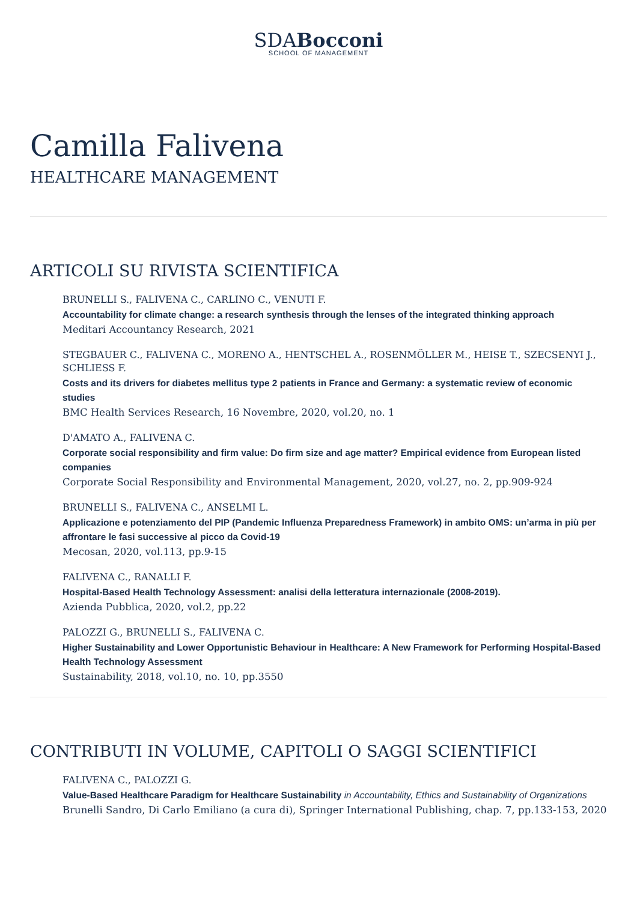SDABocconi
SCHOOL OF MANAGEMENT
Camilla Falivena
HEALTHCARE MANAGEMENT
ARTICOLI SU RIVISTA SCIENTIFICA
BRUNELLI S., FALIVENA C., CARLINO C., VENUTI F.
Accountability for climate change: a research synthesis through the lenses of the integrated thinking approach
Meditari Accountancy Research, 2021
STEGBAUER C., FALIVENA C., MORENO A., HENTSCHEL A., ROSENMÖLLER M., HEISE T., SZECSENYI J., SCHLIESS F.
Costs and its drivers for diabetes mellitus type 2 patients in France and Germany: a systematic review of economic studies
BMC Health Services Research, 16 Novembre, 2020, vol.20, no. 1
D'AMATO A., FALIVENA C.
Corporate social responsibility and firm value: Do firm size and age matter? Empirical evidence from European listed companies
Corporate Social Responsibility and Environmental Management, 2020, vol.27, no. 2, pp.909-924
BRUNELLI S., FALIVENA C., ANSELMI L.
Applicazione e potenziamento del PIP (Pandemic Influenza Preparedness Framework) in ambito OMS: un’arma in più per affrontare le fasi successive al picco da Covid-19
Mecosan, 2020, vol.113, pp.9-15
FALIVENA C., RANALLI F.
Hospital-Based Health Technology Assessment: analisi della letteratura internazionale (2008-2019).
Azienda Pubblica, 2020, vol.2, pp.22
PALOZZI G., BRUNELLI S., FALIVENA C.
Higher Sustainability and Lower Opportunistic Behaviour in Healthcare: A New Framework for Performing Hospital-Based Health Technology Assessment
Sustainability, 2018, vol.10, no. 10, pp.3550
CONTRIBUTI IN VOLUME, CAPITOLI O SAGGI SCIENTIFICI
FALIVENA C., PALOZZI G.
Value-Based Healthcare Paradigm for Healthcare Sustainability in Accountability, Ethics and Sustainability of Organizations
Brunelli Sandro, Di Carlo Emiliano (a cura di), Springer International Publishing, chap. 7, pp.133-153, 2020